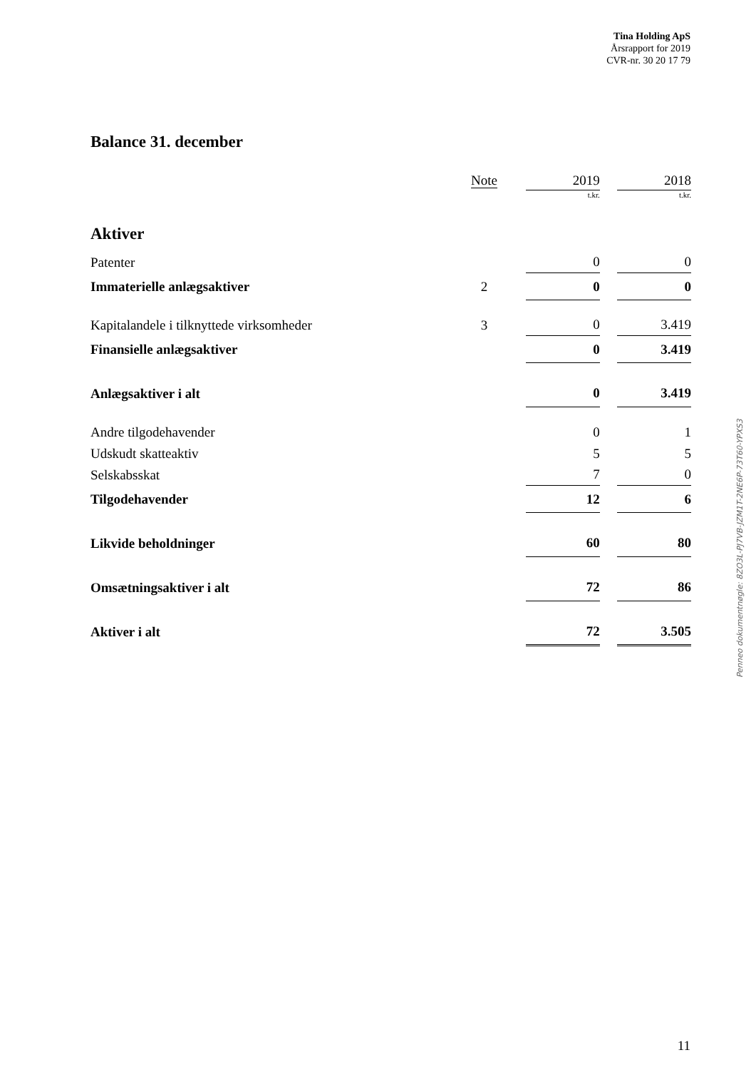Tina Holding ApS
Årsrapport for 2019
CVR-nr. 30 20 17 79
Balance 31. december
| | Note | | 2019 | | 2018 |
| | | | t.kr. | | t.kr. |
| Aktiver | | | | | |
| Patenter | | | 0 | | 0 |
| Immaterielle anlægsaktiver | 2 | | 0 | | 0 |
| Kapitalandele i tilknyttede virksomheder | 3 | | 0 | | 3.419 |
| Finansielle anlægsaktiver | | | 0 | | 3.419 |
| Anlægsaktiver i alt | | | 0 | | 3.419 |
| Andre tilgodehavender | | | 0 | | 1 |
| Udskudt skatteaktiv | | | 5 | | 5 |
| Selskabsskat | | | 7 | | 0 |
| Tilgodehavender | | | 12 | | 6 |
| Likvide beholdninger | | | 60 | | 80 |
| Omsætningsaktiver i alt | | | 72 | | 86 |
| Aktiver i alt | | | 72 | | 3.505 |
Penneo dokumentnøgle: 8ZO3L-PJ7VB-JZM1T-2NE6P-73T60-YPXS3
11